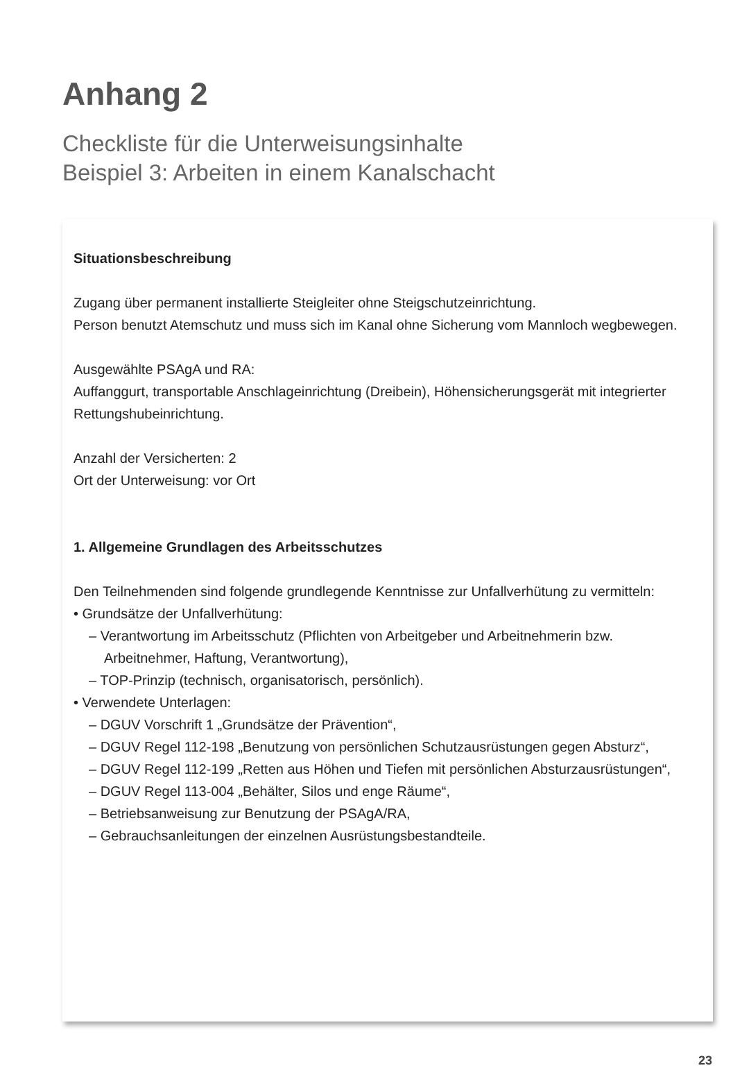Anhang 2
Checkliste für die Unterweisungsinhalte
Beispiel 3: Arbeiten in einem Kanalschacht
Situationsbeschreibung
Zugang über permanent installierte Steigleiter ohne Steigschutzeinrichtung.
Person benutzt Atemschutz und muss sich im Kanal ohne Sicherung vom Mannloch wegbewegen.
Ausgewählte PSAgA und RA:
Auffanggurt, transportable Anschlageinrichtung (Dreibein), Höhensicherungsgerät mit integrierter Rettungshubeinrichtung.
Anzahl der Versicherten: 2
Ort der Unterweisung: vor Ort
1. Allgemeine Grundlagen des Arbeitsschutzes
Den Teilnehmenden sind folgende grundlegende Kenntnisse zur Unfallverhütung zu vermitteln:
• Grundsätze der Unfallverhütung:
– Verantwortung im Arbeitsschutz (Pflichten von Arbeitgeber und Arbeitnehmerin bzw. Arbeitnehmer, Haftung, Verantwortung),
– TOP-Prinzip (technisch, organisatorisch, persönlich).
• Verwendete Unterlagen:
– DGUV Vorschrift 1 „Grundsätze der Prävention“,
– DGUV Regel 112-198 „Benutzung von persönlichen Schutzausrüstungen gegen Absturz“,
– DGUV Regel 112-199 „Retten aus Höhen und Tiefen mit persönlichen Absturzausrüstungen“,
– DGUV Regel 113-004 „Behälter, Silos und enge Räume“,
– Betriebsanweisung zur Benutzung der PSAgA/RA,
– Gebrauchsanleitungen der einzelnen Ausrüstungsbestandteile.
23